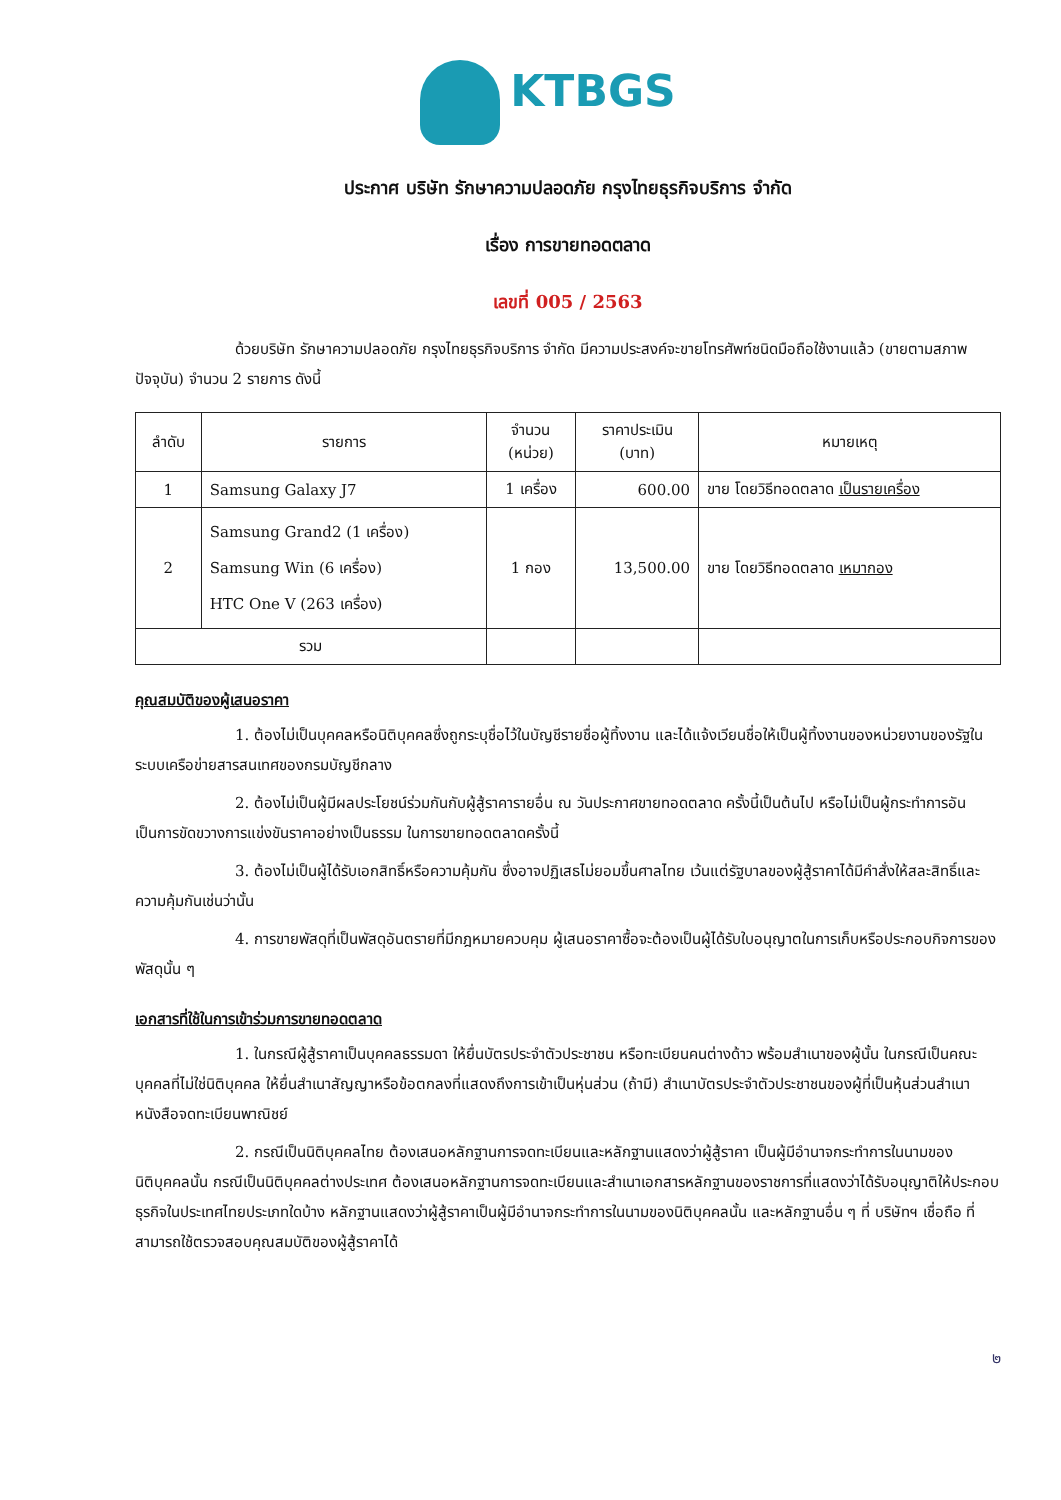KTBGS
ประกาศ บริษัท รักษาความปลอดภัย กรุงไทยธุรกิจบริการ จำกัด
เรื่อง การขายทอดตลาด
เลขที่ 005 / 2563
ด้วยบริษัท รักษาความปลอดภัย กรุงไทยธุรกิจบริการ จำกัด มีความประสงค์จะขายโทรศัพท์ชนิดมือถือใช้งานแล้ว (ขายตามสภาพปัจจุบัน) จำนวน 2 รายการ ดังนี้
| ลำดับ | รายการ | จำนวน (หน่วย) | ราคาประเมิน (บาท) | หมายเหตุ |
| --- | --- | --- | --- | --- |
| 1 | Samsung Galaxy J7 | 1 เครื่อง | 600.00 | ขาย โดยวิธีทอดตลาด เป็นรายเครื่อง |
| 2 | Samsung Grand2 (1 เครื่อง) Samsung Win (6 เครื่อง) HTC One V (263 เครื่อง) | 1 กอง | 13,500.00 | ขาย โดยวิธีทอดตลาด เหมากอง |
| รวม | | | | |
คุณสมบัติของผู้เสนอราคา
1. ต้องไม่เป็นบุคคลหรือนิติบุคคลซึ่งถูกระบุชื่อไว้ในบัญชีรายชื่อผู้ทิ้งงาน และได้แจ้งเวียนชื่อให้เป็นผู้ทิ้งงานของหน่วยงานของรัฐในระบบเครือข่ายสารสนเทศของกรมบัญชีกลาง
2. ต้องไม่เป็นผู้มีผลประโยชน์ร่วมกันกับผู้สู้ราคารายอื่น ณ วันประกาศขายทอดตลาด ครั้งนี้เป็นต้นไป หรือไม่เป็นผู้กระทำการอันเป็นการขัดขวางการแข่งขันราคาอย่างเป็นธรรม ในการขายทอดตลาดครั้งนี้
3. ต้องไม่เป็นผู้ได้รับเอกสิทธิ์หรือความคุ้มกัน ซึ่งอาจปฏิเสธไม่ยอมขึ้นศาลไทย เว้นแต่รัฐบาลของผู้สู้ราคาได้มีคำสั่งให้สละสิทธิ์และความคุ้มกันเช่นว่านั้น
4. การขายพัสดุที่เป็นพัสดุอันตรายที่มีกฎหมายควบคุม ผู้เสนอราคาซื้อจะต้องเป็นผู้ได้รับใบอนุญาตในการเก็บหรือประกอบกิจการของพัสดุนั้น ๆ
เอกสารที่ใช้ในการเข้าร่วมการขายทอดตลาด
1. ในกรณีผู้สู้ราคาเป็นบุคคลธรรมดา ให้ยื่นบัตรประจำตัวประชาชน หรือทะเบียนคนต่างด้าว พร้อมสำเนาของผู้นั้น ในกรณีเป็นคณะบุคคลที่ไม่ใช่นิติบุคคล ให้ยื่นสำเนาสัญญาหรือข้อตกลงที่แสดงถึงการเข้าเป็นหุ่นส่วน (ถ้ามี) สำเนาบัตรประจำตัวประชาชนของผู้ที่เป็นหุ้นส่วนสำเนาหนังสือจดทะเบียนพาณิชย์
2. กรณีเป็นนิติบุคคลไทย ต้องเสนอหลักฐานการจดทะเบียนและหลักฐานแสดงว่าผู้สู้ราคา เป็นผู้มีอำนาจกระทำการในนามของนิติบุคคลนั้น กรณีเป็นนิติบุคคลต่างประเทศ ต้องเสนอหลักฐานการจดทะเบียนและสำเนาเอกสารหลักฐานของราชการที่แสดงว่าได้รับอนุญาติให้ประกอบธุรกิจในประเทศไทยประเภทใดบ้าง หลักฐานแสดงว่าผู้สู้ราคาเป็นผู้มีอำนาจกระทำการในนามของนิติบุคคลนั้น และหลักฐานอื่น ๆ ที่ บริษัทฯ เชื่อถือ ที่สามารถใช้ตรวจสอบคุณสมบัติของผู้สู้ราคาได้
๒